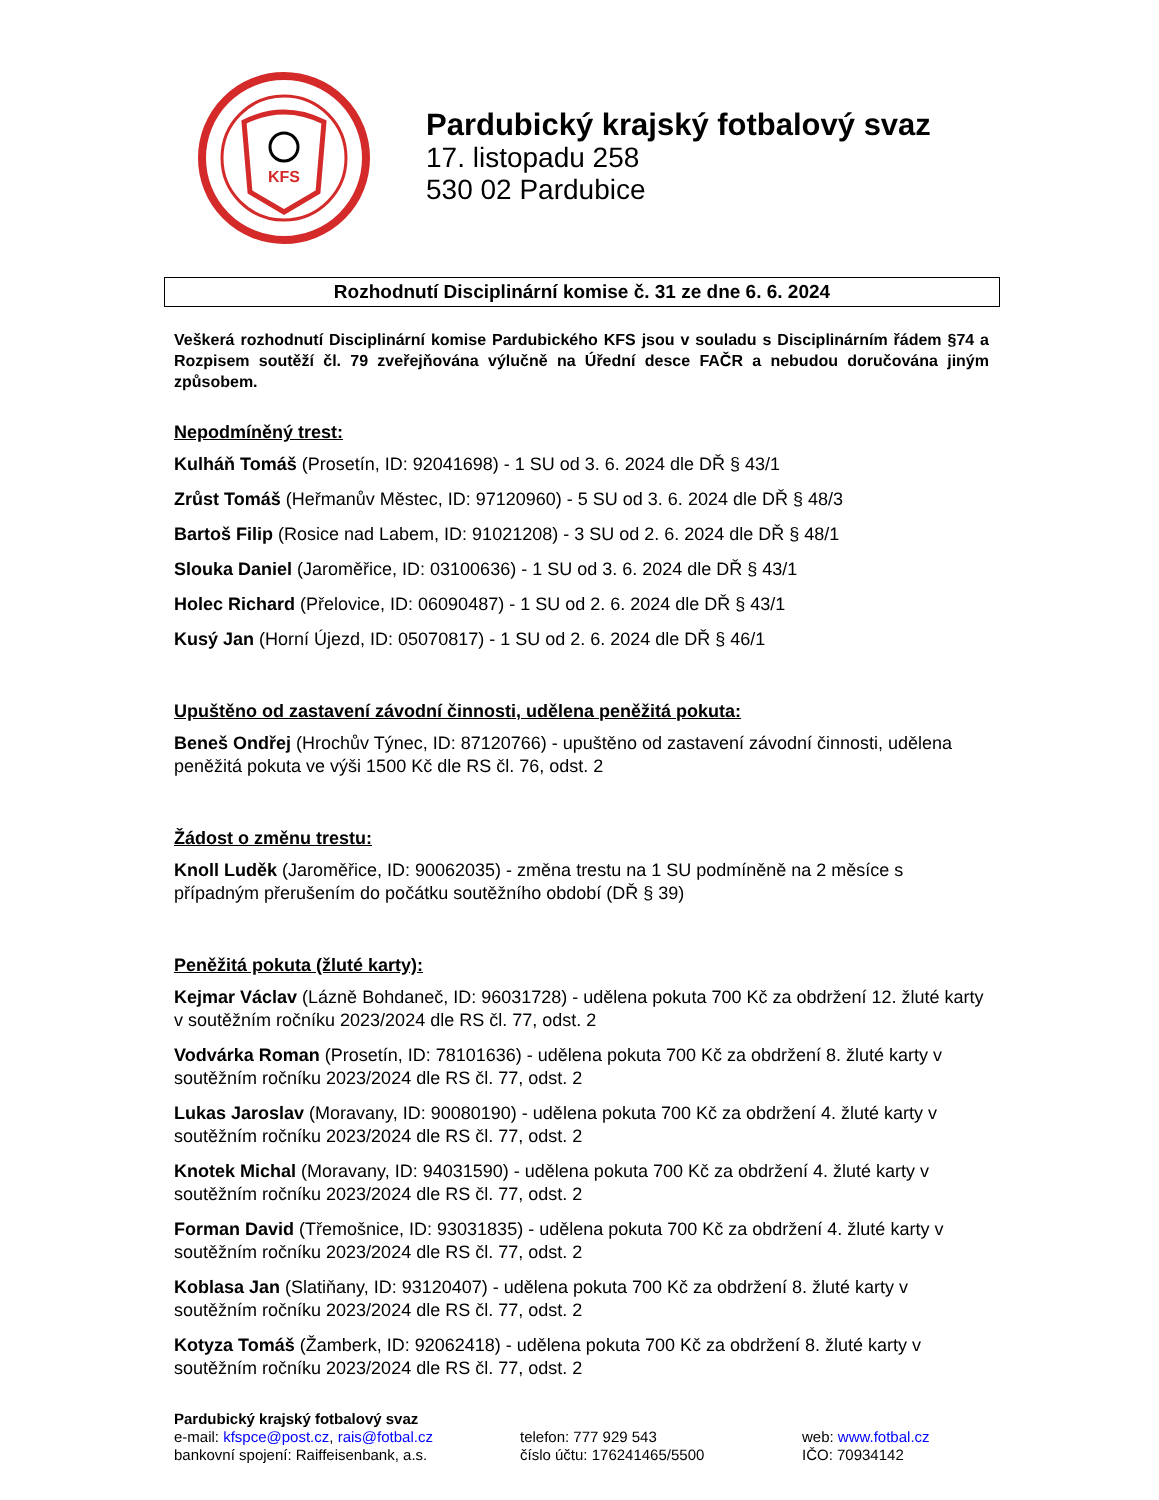KFS
Pardubický krajský fotbalový svaz
17. listopadu 258
530 02 Pardubice
Rozhodnutí Disciplinární komise č. 31 ze dne 6. 6. 2024
Veškerá rozhodnutí Disciplinární komise Pardubického KFS jsou v souladu s Disciplinárním řádem §74 a Rozpisem soutěží čl. 79 zveřejňována výlučně na Úřední desce FAČR a nebudou doručována jiným způsobem.
Nepodmíněný trest:
Kulháň Tomáš (Prosetín, ID: 92041698) - 1 SU od 3. 6. 2024 dle DŘ § 43/1
Zrůst Tomáš (Heřmanův Městec, ID: 97120960) - 5 SU od 3. 6. 2024 dle DŘ § 48/3
Bartoš Filip (Rosice nad Labem, ID: 91021208) - 3 SU od 2. 6. 2024 dle DŘ § 48/1
Slouka Daniel (Jaroměřice, ID: 03100636) - 1 SU od 3. 6. 2024 dle DŘ § 43/1
Holec Richard (Přelovice, ID: 06090487) - 1 SU od 2. 6. 2024 dle DŘ § 43/1
Kusý Jan (Horní Újezd, ID: 05070817) - 1 SU od 2. 6. 2024 dle DŘ § 46/1
Upuštěno od zastavení závodní činnosti, udělena peněžitá pokuta:
Beneš Ondřej (Hrochův Týnec, ID: 87120766) - upuštěno od zastavení závodní činnosti, udělena peněžitá pokuta ve výši 1500 Kč dle RS čl. 76, odst. 2
Žádost o změnu trestu:
Knoll Luděk (Jaroměřice, ID: 90062035) - změna trestu na 1 SU podmíněně na 2 měsíce s případným přerušením do počátku soutěžního období (DŘ § 39)
Peněžitá pokuta (žluté karty):
Kejmar Václav (Lázně Bohdaneč, ID: 96031728) - udělena pokuta 700 Kč za obdržení 12. žluté karty v soutěžním ročníku 2023/2024 dle RS čl. 77, odst. 2
Vodvárka Roman (Prosetín, ID: 78101636) - udělena pokuta 700 Kč za obdržení 8. žluté karty v soutěžním ročníku 2023/2024 dle RS čl. 77, odst. 2
Lukas Jaroslav (Moravany, ID: 90080190) - udělena pokuta 700 Kč za obdržení 4. žluté karty v soutěžním ročníku 2023/2024 dle RS čl. 77, odst. 2
Knotek Michal (Moravany, ID: 94031590) - udělena pokuta 700 Kč za obdržení 4. žluté karty v soutěžním ročníku 2023/2024 dle RS čl. 77, odst. 2
Forman David (Třemošnice, ID: 93031835) - udělena pokuta 700 Kč za obdržení 4. žluté karty v soutěžním ročníku 2023/2024 dle RS čl. 77, odst. 2
Koblasa Jan (Slatiňany, ID: 93120407) - udělena pokuta 700 Kč za obdržení 8. žluté karty v soutěžním ročníku 2023/2024 dle RS čl. 77, odst. 2
Kotyza Tomáš (Žamberk, ID: 92062418) - udělena pokuta 700 Kč za obdržení 8. žluté karty v soutěžním ročníku 2023/2024 dle RS čl. 77, odst. 2
Pardubický krajský fotbalový svaz
e-mail: kfspce@post.cz, rais@fotbal.cz telefon: 777 929 543 web: www.fotbal.cz
bankovní spojení: Raiffeisenbank, a.s. číslo účtu: 176241465/5500 IČO: 70934142